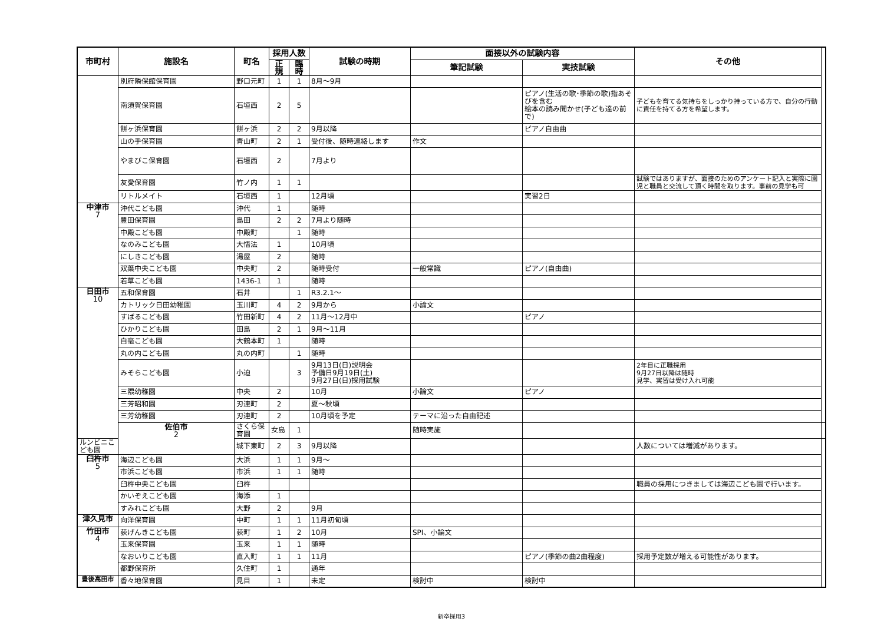| 市町村 | 施設名 | 町名 | 採用人数 | | 試験の時期 | 面接以外の試験内容 | | その他 | |
| --- | --- | --- | --- | --- | --- | --- | --- | --- | --- |
| | | | 正規 | 臨時 | | 筆記試験 | 実技試験 | | |
| | 別府隣保館保育園 | 野口元町 | 1 | 1 | 8月～9月 | | | | |
| | 南須賀保育園 | 石垣西 | 2 | 5 | | | ピアノ(生活の歌･季節の歌)指あそびを含む 絵本の読み聞かせ(子ども達の前で) | 子どもを育てる気持ちをしっかり持っている方で、自分の行動に責任を持てる方を希望します。 | |
| | 餅ヶ浜保育園 | 餅ヶ浜 | 2 | 2 | 9月以降 | | ピアノ自由曲 | | |
| | 山の手保育園 | 青山町 | 2 | 1 | 受付後、随時連絡します | 作文 | | | |
| | やまびこ保育園 | 石垣西 | 2 | | 7月より | | | | |
| | 友愛保育園 | 竹ノ内 | 1 | 1 | | | | 試験ではありますが、面接のためのアンケート記入と実際に園児と職員と交流して頂く時間を取ります。事前の見学も可 | |
| | リトルメイト | 石垣西 | 1 | | 12月頃 | | 実習2日 | | |
| 中津市 7 | 沖代こども園 | 沖代 | 1 | | 随時 | | | | |
| | 豊田保育園 | 島田 | 2 | 2 | 7月より随時 | | | | |
| | 中殿こども園 | 中殿町 | | 1 | 随時 | | | | |
| | なのみこども園 | 大悟法 | 1 | | 10月頃 | | | | |
| | にしきこども園 | 湯屋 | 2 | | 随時 | | | | |
| | 双葉中央こども園 | 中央町 | 2 | | 随時受付 | 一般常識 | ピアノ(自由曲) | | |
| | 若草こども園 | 1436-1 | 1 | | 随時 | | | | |
| 日田市 10 | 五和保育園 | 石井 | | 1 | R3.2.1～ | | | | |
| | カトリック日田幼稚園 | 玉川町 | 4 | 2 | 9月から | 小論文 | | | |
| | すばるこども園 | 竹田新町 | 4 | 2 | 11月～12月中 | | ピアノ | | |
| | ひかりこども園 | 田島 | 2 | 1 | 9月～11月 | | | | |
| | 白毫こども園 | 大鶴本町 | 1 | | 随時 | | | | |
| | 丸の内こども園 | 丸の内町 | | 1 | 随時 | | | | |
| | みそらこども園 | 小迫 | | 3 | 9月13日(日)説明会 予備日9月19日(土) 9月27日(日)採用試験 | | | 2年目に正職採用 9月27日以降は随時 見学、実習は受け入れ可能 | |
| | 三隈幼稚園 | 中央 | 2 | | 10月 | 小論文 | ピアノ | | |
| | 三芳昭和園 | 刃連町 | 2 | | 夏～秋頃 | | | | |
| | 三芳幼稚園 | 刃連町 | 2 | | 10月頃を予定 | テーマに沿った自由記述 | | | |
| | 佐伯市 2 | さくら保育園 | 女島 | 1 | | 随時実施 | | | |
| ルンビニこども園 | | 城下東町 | 2 | 3 | 9月以降 | | | 人数については増減があります。 | |
| 臼杵市 5 | 海辺こども園 | 大浜 | 1 | 1 | 9月～ | | | | |
| | 市浜こども園 | 市浜 | 1 | 1 | 随時 | | | | |
| | 臼杵中央こども園 | 臼杵 | | | | | | 職員の採用につきましては海辺こども園で行います。 | |
| | かいぞえこども園 | 海添 | 1 | | | | | | |
| | すみれこども園 | 大野 | 2 | | 9月 | | | | |
| 津久見市 | 向洋保育園 | 中町 | 1 | 1 | 11月初旬頃 | | | | |
| 竹田市 4 | 荻げんきこども園 | 荻町 | 1 | 2 | 10月 | SPI、小論文 | | | |
| | 玉来保育園 | 玉来 | 1 | 1 | 随時 | | | | |
| | なおいりこども園 | 直入町 | 1 | 1 | 11月 | | ピアノ(季節の曲2曲程度) | 採用予定数が増える可能性があります。 | |
| | 都野保育所 | 久住町 | 1 | | 通年 | | | | |
| 豊後高田市 | 香々地保育園 | 見目 | 1 | | 未定 | 検討中 | 検討中 | | |
新卒採用3